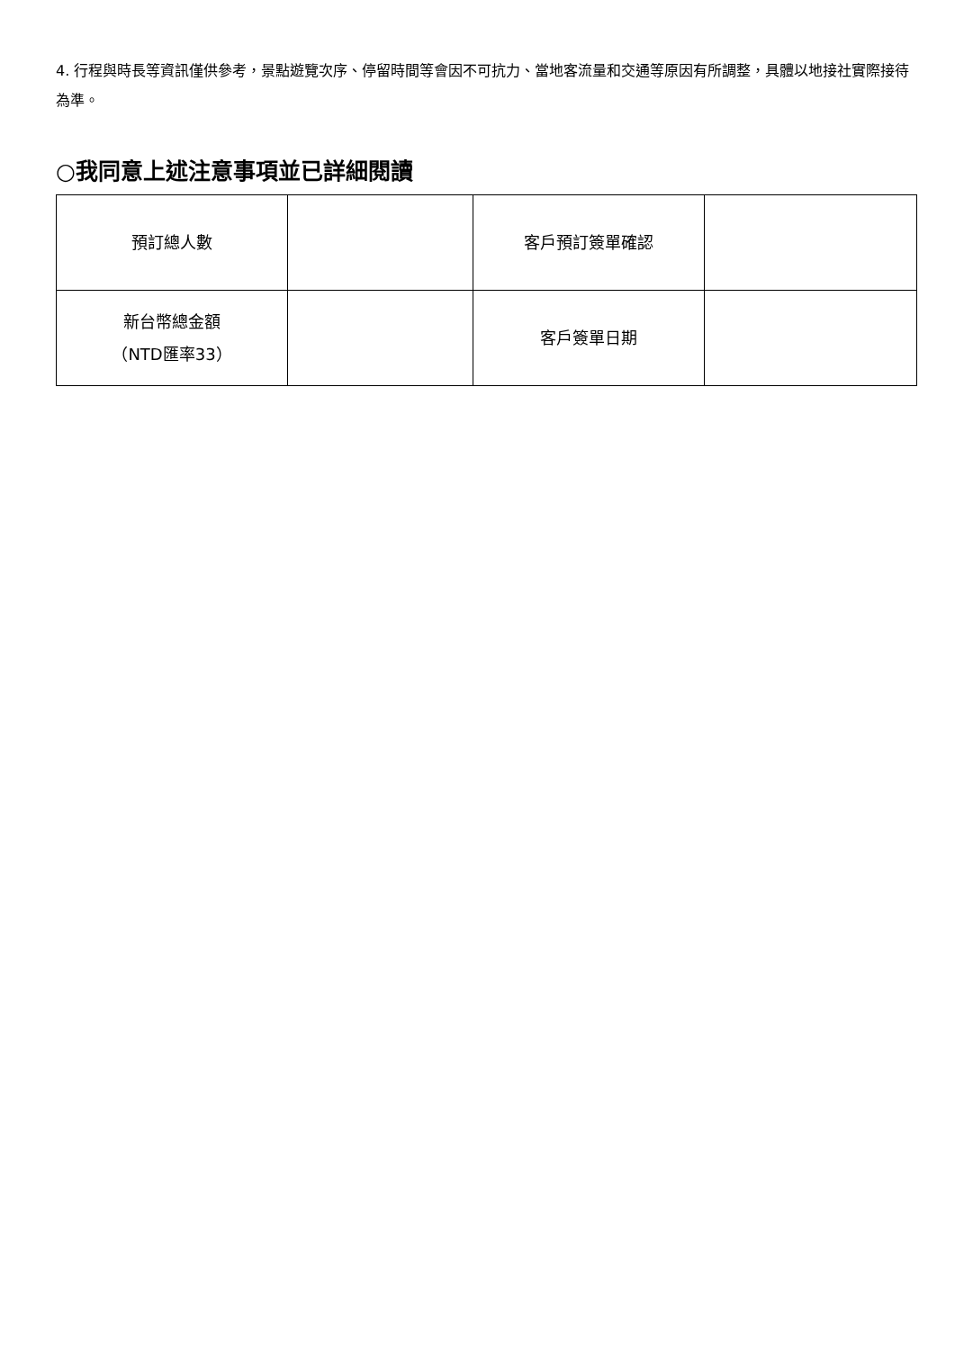4. 行程與時長等資訊僅供參考，景點遊覽次序、停留時間等會因不可抗力、當地客流量和交通等原因有所調整，具體以地接社實際接待為準。
○我同意上述注意事項並已詳細閱讀
| 預訂總人數 | | 客戶預訂簽單確認 | |
| 新台幣總金額 （NTD匯率33） | | 客戶簽單日期 | |